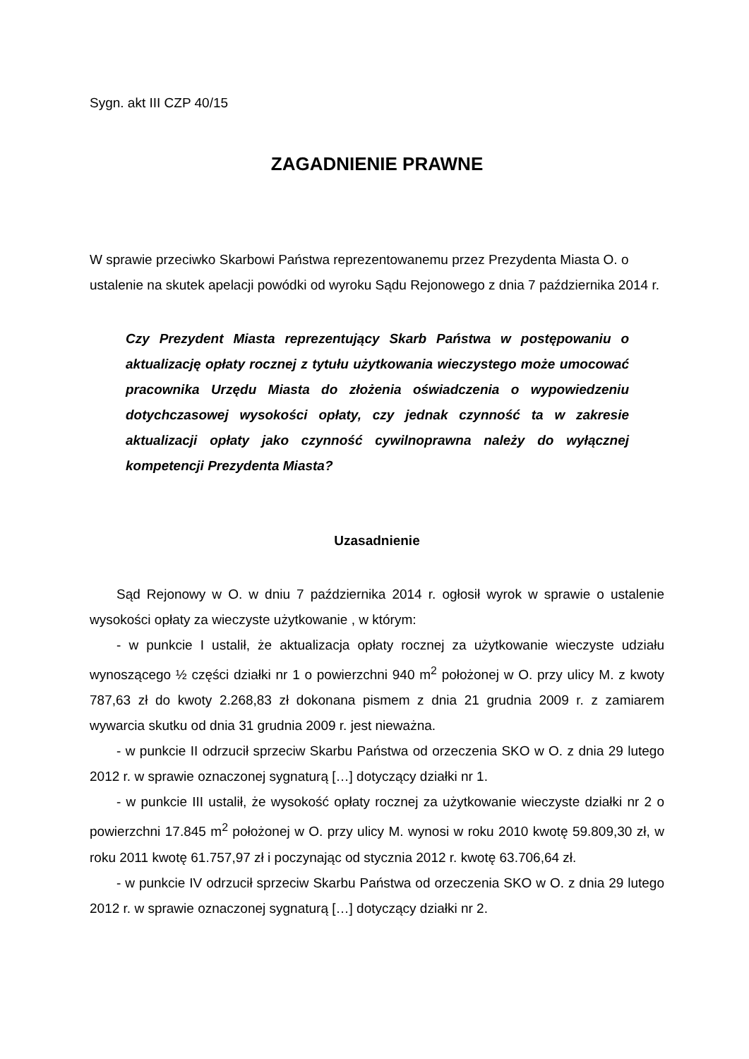Sygn. akt III CZP 40/15
ZAGADNIENIE PRAWNE
W sprawie przeciwko Skarbowi Państwa reprezentowanemu przez Prezydenta Miasta O. o ustalenie na skutek apelacji powódki od wyroku Sądu Rejonowego z dnia 7 października 2014 r.
Czy Prezydent Miasta reprezentujący Skarb Państwa w postępowaniu o aktualizację opłaty rocznej z tytułu użytkowania wieczystego może umocować pracownika Urzędu Miasta do złożenia oświadczenia o wypowiedzeniu dotychczasowej wysokości opłaty, czy jednak czynność ta w zakresie aktualizacji opłaty jako czynność cywilnoprawna należy do wyłącznej kompetencji Prezydenta Miasta?
Uzasadnienie
Sąd Rejonowy w O. w dniu 7 października 2014 r. ogłosił wyrok w sprawie o ustalenie wysokości opłaty za wieczyste użytkowanie , w którym:
- w punkcie I ustalił, że aktualizacja opłaty rocznej za użytkowanie wieczyste udziału wynoszącego ½ części działki nr 1 o powierzchni 940 m<sup>2</sup> położonej w O. przy ulicy M. z kwoty 787,63 zł do kwoty 2.268,83 zł dokonana pismem z dnia 21 grudnia 2009 r. z zamiarem wywarcia skutku od dnia 31 grudnia 2009 r. jest nieważna.
- w punkcie II odrzucił sprzeciw Skarbu Państwa od orzeczenia SKO w O. z dnia 29 lutego 2012 r. w sprawie oznaczonej sygnaturą […] dotyczący działki nr 1.
- w punkcie III ustalił, że wysokość opłaty rocznej za użytkowanie wieczyste działki nr 2 o powierzchni 17.845 m<sup>2</sup> położonej w O. przy ulicy M. wynosi w roku 2010 kwotę 59.809,30 zł, w roku 2011 kwotę 61.757,97 zł i poczynając od stycznia 2012 r. kwotę 63.706,64 zł.
- w punkcie IV odrzucił sprzeciw Skarbu Państwa od orzeczenia SKO w O. z dnia 29 lutego 2012 r. w sprawie oznaczonej sygnaturą […] dotyczący działki nr 2.